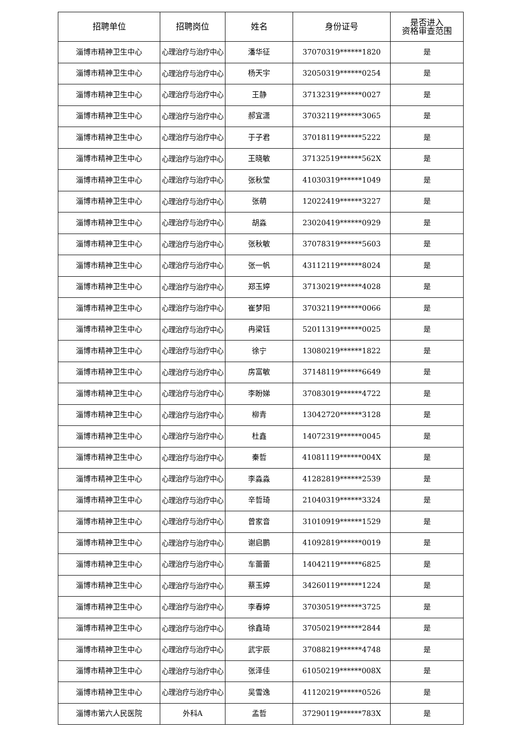| 招聘单位 | 招聘岗位 | 姓名 | 身份证号 | 是否进入 资格审查范围 |
| --- | --- | --- | --- | --- |
| 淄博市精神卫生中心 | 心理治疗与治疗中心 | 潘华征 | 37070319******1820 | 是 |
| 淄博市精神卫生中心 | 心理治疗与治疗中心 | 杨天宇 | 32050319******0254 | 是 |
| 淄博市精神卫生中心 | 心理治疗与治疗中心 | 王静 | 37132319******0027 | 是 |
| 淄博市精神卫生中心 | 心理治疗与治疗中心 | 郝宜潇 | 37032119******3065 | 是 |
| 淄博市精神卫生中心 | 心理治疗与治疗中心 | 于子君 | 37018119******5222 | 是 |
| 淄博市精神卫生中心 | 心理治疗与治疗中心 | 王晓敏 | 37132519******562X | 是 |
| 淄博市精神卫生中心 | 心理治疗与治疗中心 | 张秋莹 | 41030319******1049 | 是 |
| 淄博市精神卫生中心 | 心理治疗与治疗中心 | 张萌 | 12022419******3227 | 是 |
| 淄博市精神卫生中心 | 心理治疗与治疗中心 | 胡淼 | 23020419******0929 | 是 |
| 淄博市精神卫生中心 | 心理治疗与治疗中心 | 张秋敏 | 37078319******5603 | 是 |
| 淄博市精神卫生中心 | 心理治疗与治疗中心 | 张一帆 | 43112119******8024 | 是 |
| 淄博市精神卫生中心 | 心理治疗与治疗中心 | 郑玉婷 | 37130219******4028 | 是 |
| 淄博市精神卫生中心 | 心理治疗与治疗中心 | 崔梦阳 | 37032119******0066 | 是 |
| 淄博市精神卫生中心 | 心理治疗与治疗中心 | 冉梁钰 | 52011319******0025 | 是 |
| 淄博市精神卫生中心 | 心理治疗与治疗中心 | 徐宁 | 13080219******1822 | 是 |
| 淄博市精神卫生中心 | 心理治疗与治疗中心 | 房富敏 | 37148119******6649 | 是 |
| 淄博市精神卫生中心 | 心理治疗与治疗中心 | 李盼娣 | 37083019******4722 | 是 |
| 淄博市精神卫生中心 | 心理治疗与治疗中心 | 柳青 | 13042720******3128 | 是 |
| 淄博市精神卫生中心 | 心理治疗与治疗中心 | 杜鑫 | 14072319******0045 | 是 |
| 淄博市精神卫生中心 | 心理治疗与治疗中心 | 秦哲 | 41081119******004X | 是 |
| 淄博市精神卫生中心 | 心理治疗与治疗中心 | 李淼淼 | 41282819******2539 | 是 |
| 淄博市精神卫生中心 | 心理治疗与治疗中心 | 辛哲琦 | 21040319******3324 | 是 |
| 淄博市精神卫生中心 | 心理治疗与治疗中心 | 曾家音 | 31010919******1529 | 是 |
| 淄博市精神卫生中心 | 心理治疗与治疗中心 | 谢启鹏 | 41092819******0019 | 是 |
| 淄博市精神卫生中心 | 心理治疗与治疗中心 | 车蕾蕾 | 14042119******6825 | 是 |
| 淄博市精神卫生中心 | 心理治疗与治疗中心 | 蔡玉婷 | 34260119******1224 | 是 |
| 淄博市精神卫生中心 | 心理治疗与治疗中心 | 李春婷 | 37030519******3725 | 是 |
| 淄博市精神卫生中心 | 心理治疗与治疗中心 | 徐鑫琦 | 37050219******2844 | 是 |
| 淄博市精神卫生中心 | 心理治疗与治疗中心 | 武宇辰 | 37088219******4748 | 是 |
| 淄博市精神卫生中心 | 心理治疗与治疗中心 | 张泽佳 | 61050219******008X | 是 |
| 淄博市精神卫生中心 | 心理治疗与治疗中心 | 吴雪逸 | 41120219******0526 | 是 |
| 淄博市第六人民医院 | 外科A | 孟哲 | 37290119******783X | 是 |